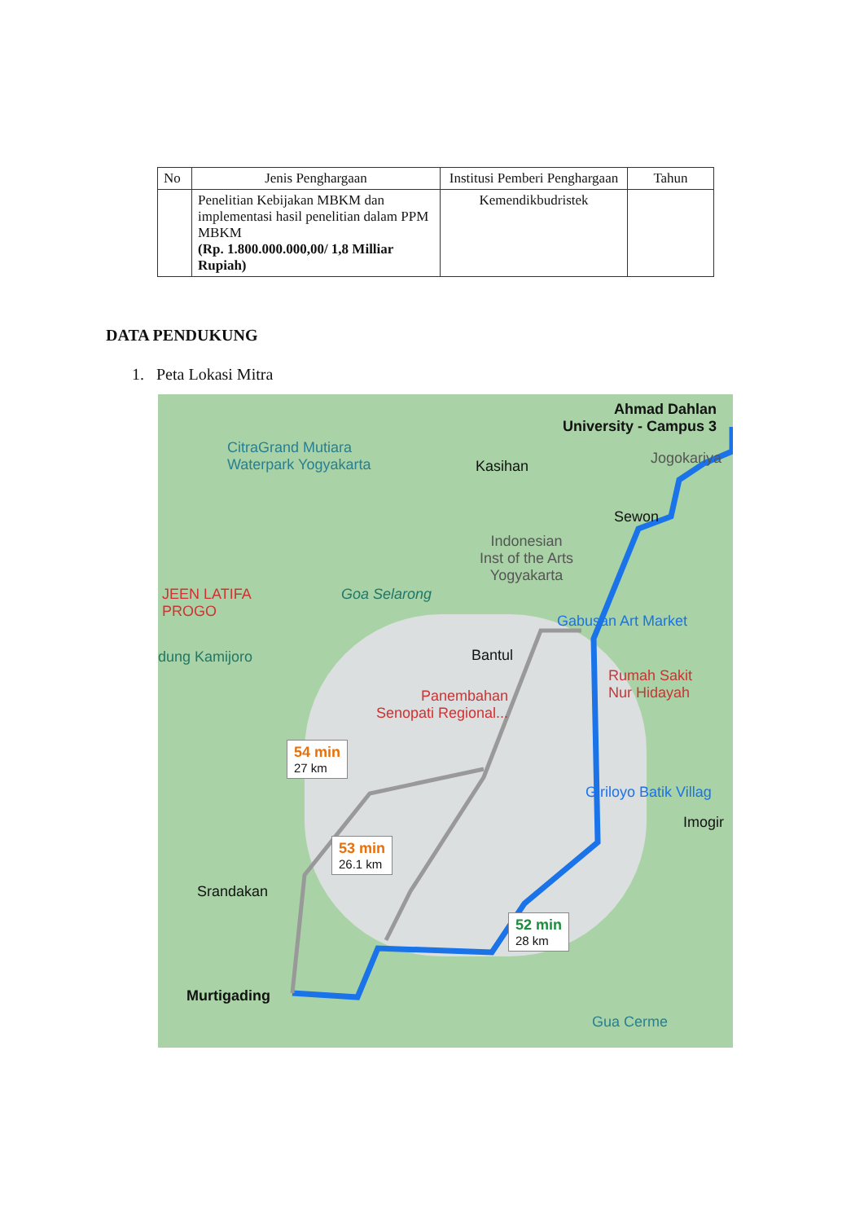| No | Jenis Penghargaan | Institusi Pemberi Penghargaan | Tahun |
| --- | --- | --- | --- |
| | Penelitian Kebijakan MBKM dan implementasi hasil penelitian dalam PPM MBKM (Rp. 1.800.000.000,00/ 1,8 Milliar Rupiah) | Kemendikbudristek | |
DATA PENDUKUNG
1. Peta Lokasi Mitra
Ahmad Dahlan
University - Campus 3
CitraGrand Mutiara
Waterpark Yogyakarta
Kasihan Jogokariya
Sewon
Indonesian
Inst of the Arts
Yogyakarta
JEEN LATIFA
PROGO
Goa Selarong
Gabusan Art Market
dung Kamijoro Bantul
Rumah Sakit
Nur Hidayah
Panembahan
Senopati Regional...
54 min
27 km
Giriloyo Batik Villag
Imogir
53 min
26.1 km
Srandakan
52 min
28 km
Murtigading
Gua Cerme